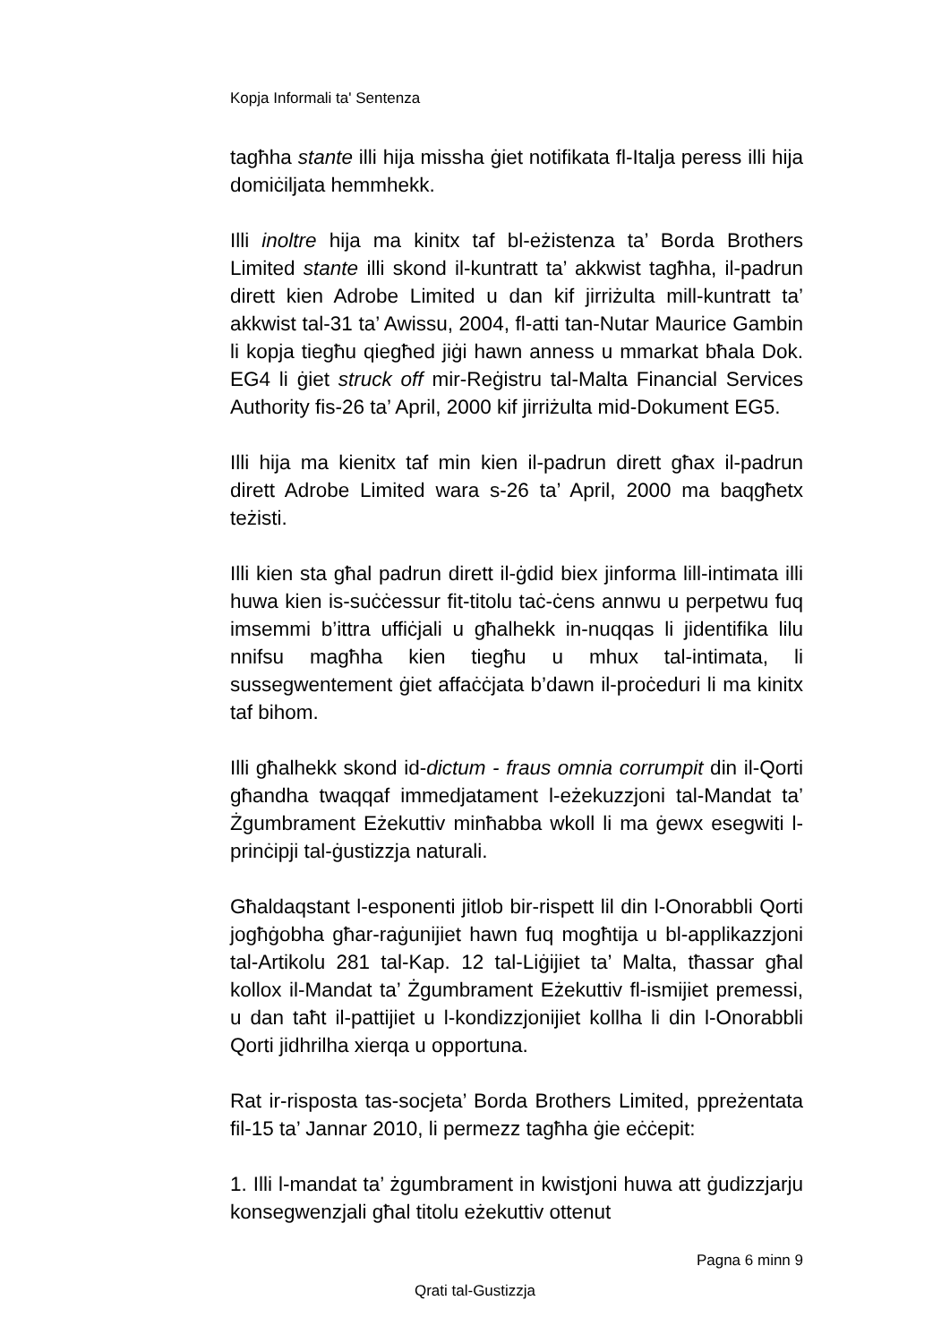Kopja Informali ta' Sentenza
tagħha stante illi hija missha ġiet notifikata fl-Italja peress illi hija domiċiljata hemmhekk.
Illi inoltre hija ma kinitx taf bl-eżistenza ta’ Borda Brothers Limited stante illi skond il-kuntratt ta’ akkwist tagħha, il-padrun dirett kien Adrobe Limited u dan kif jirriżulta mill-kuntratt ta’ akkwist tal-31 ta’ Awissu, 2004, fl-atti tan-Nutar Maurice Gambin li kopja tiegħu qiegħed jiġi hawn anness u mmarkat bħala Dok. EG4 li ġiet struck off mir-Reġistru tal-Malta Financial Services Authority fis-26 ta’ April, 2000 kif jirriżulta mid-Dokument EG5.
Illi hija ma kienitx taf min kien il-padrun dirett għax il-padrun dirett Adrobe Limited wara s-26 ta’ April, 2000 ma baqgħetx teżisti.
Illi kien sta għal padrun dirett il-ġdid biex jinforma lill-intimata illi huwa kien is-suċċessur fit-titolu taċ-ċens annwu u perpetwu fuq imsemmi b’ittra uffiċjali u għalhekk in-nuqqas li jidentifika lilu nnifsu magħha kien tiegħu u mhux tal-intimata, li sussegwentement ġiet affaċċjata b’dawn il-proċeduri li ma kinitx taf bihom.
Illi għalhekk skond id-dictum - fraus omnia corrumpit din il-Qorti għandha twaqqaf immedjatament l-eżekuzzjoni tal-Mandat ta’ Żgumbrament Eżekuttiv minħabba wkoll li ma ġewx esegwiti l-prinċipji tal-ġustizzja naturali.
Għaldaqstant l-esponenti jitlob bir-rispett lil din l-Onorabbli Qorti jogħġobha għar-raġunijiet hawn fuq mogħtija u bl-applikazzjoni tal-Artikolu 281 tal-Kap. 12 tal-Liġijiet ta’ Malta, tħassar għal kollox il-Mandat ta’ Żgumbrament Eżekuttiv fl-ismijiet premessi, u dan taħt il-pattijiet u l-kondizzjonijiet kollha li din l-Onorabbli Qorti jidhrilha xierqa u opportuna.
Rat ir-risposta tas-socjeta’ Borda Brothers Limited, ppreżentata fil-15 ta’ Jannar 2010, li permezz tagħha ġie eċċepit:
1. Illi l-mandat ta’ żgumbrament in kwistjoni huwa att ġudizzjarju konsegwenzjali għal titolu eżekuttiv ottenut
Pagna 6 minn 9
Qrati tal-Gustizzja